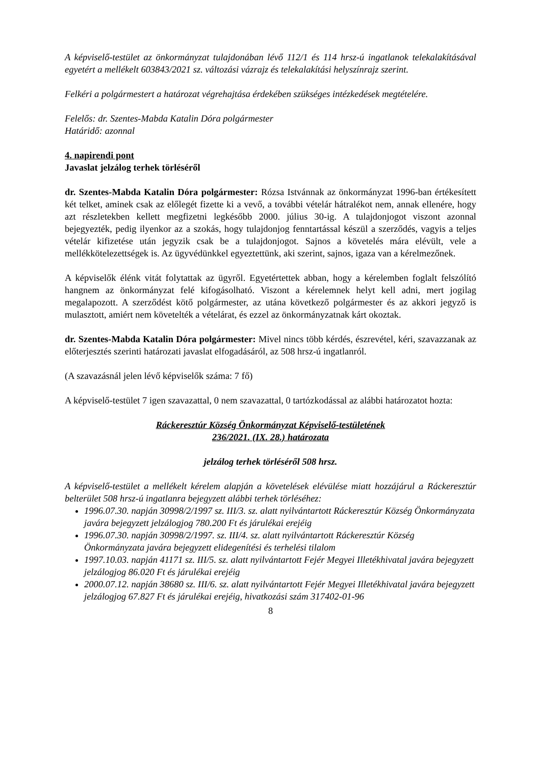A képviselő-testület az önkormányzat tulajdonában lévő 112/1 és 114 hrsz-ú ingatlanok telekalakításával egyetért a mellékelt 603843/2021 sz. változási vázrajz és telekalakítási helyszínrajz szerint.
Felkéri a polgármestert a határozat végrehajtása érdekében szükséges intézkedések megtételére.
Felelős: dr. Szentes-Mabda Katalin Dóra polgármester
Határidő: azonnal
4. napirendi pont
Javaslat jelzálog terhek törléséről
dr. Szentes-Mabda Katalin Dóra polgármester: Rózsa Istvánnak az önkormányzat 1996-ban értékesített két telket, aminek csak az előlegét fizette ki a vevő, a további vételár hátralékot nem, annak ellenére, hogy azt részletekben kellett megfizetni legkésőbb 2000. július 30-ig. A tulajdonjogot viszont azonnal bejegyezték, pedig ilyenkor az a szokás, hogy tulajdonjog fenntartással készül a szerződés, vagyis a teljes vételár kifizetése után jegyzik csak be a tulajdonjogot. Sajnos a követelés mára elévült, vele a mellékkötelezettségek is. Az ügyvédünkkel egyeztettünk, aki szerint, sajnos, igaza van a kérelmezőnek.
A képviselők élénk vitát folytattak az ügyről. Egyetértettek abban, hogy a kérelemben foglalt felszólító hangnem az önkormányzat felé kifogásolható. Viszont a kérelemnek helyt kell adni, mert jogilag megalapozott. A szerződést kötő polgármester, az utána következő polgármester és az akkori jegyző is mulasztott, amiért nem követelték a vételárat, és ezzel az önkormányzatnak kárt okoztak.
dr. Szentes-Mabda Katalin Dóra polgármester: Mivel nincs több kérdés, észrevétel, kéri, szavazzanak az előterjesztés szerinti határozati javaslat elfogadásáról, az 508 hrsz-ú ingatlanról.
(A szavazásnál jelen lévő képviselők száma: 7 fő)
A képviselő-testület 7 igen szavazattal, 0 nem szavazattal, 0 tartózkodással az alábbi határozatot hozta:
Ráckeresztúr Község Önkormányzat Képviselő-testületének
236/2021. (IX. 28.) határozata
jelzálog terhek törléséről 508 hrsz.
A képviselő-testület a mellékelt kérelem alapján a követelések elévülése miatt hozzájárul a Ráckeresztúr belterület 508 hrsz-ú ingatlanra bejegyzett alábbi terhek törléséhez:
1996.07.30. napján 30998/2/1997 sz. III/3. sz. alatt nyilvántartott Ráckeresztúr Község Önkormányzata javára bejegyzett jelzálogjog 780.200 Ft és járulékai erejéig
1996.07.30. napján 30998/2/1997. sz. III/4. sz. alatt nyilvántartott Ráckeresztúr Község Önkormányzata javára bejegyzett elidegenítési és terhelési tilalom
1997.10.03. napján 41171 sz. III/5. sz. alatt nyilvántartott Fejér Megyei Illetékhivatal javára bejegyzett jelzálogjog 86.020 Ft és járulékai erejéig
2000.07.12. napján 38680 sz. III/6. sz. alatt nyilvántartott Fejér Megyei Illetékhivatal javára bejegyzett jelzálogjog 67.827 Ft és járulékai erejéig, hivatkozási szám 317402-01-96
8